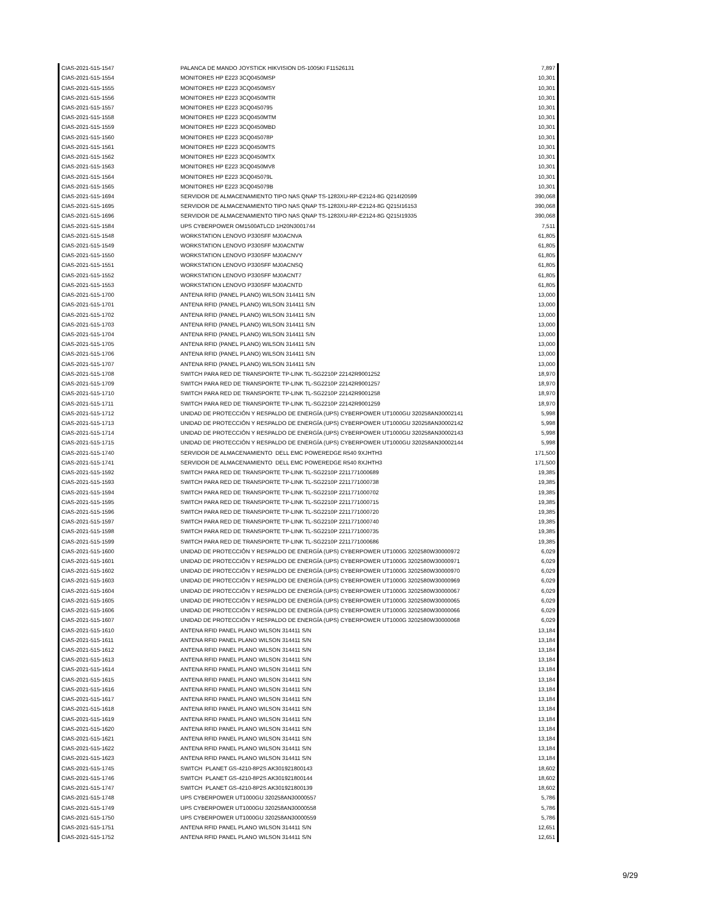| CIAS-2021-515-1547 | PALANCA DE MANDO JOYSTICK HIKVISION DS-1005KI F11526131 | 7,897 |
| CIAS-2021-515-1554 | MONITORES HP E223 3CQ0450MSP | 10,301 |
| CIAS-2021-515-1555 | MONITORES HP E223 3CQ0450MSY | 10,301 |
| CIAS-2021-515-1556 | MONITORES HP E223 3CQ0450MTR | 10,301 |
| CIAS-2021-515-1557 | MONITORES HP E223 3CQ0450795 | 10,301 |
| CIAS-2021-515-1558 | MONITORES HP E223 3CQ0450MTM | 10,301 |
| CIAS-2021-515-1559 | MONITORES HP E223 3CQ0450MBD | 10,301 |
| CIAS-2021-515-1560 | MONITORES HP E223 3CQ045078P | 10,301 |
| CIAS-2021-515-1561 | MONITORES HP E223 3CQ0450MTS | 10,301 |
| CIAS-2021-515-1562 | MONITORES HP E223 3CQ0450MTX | 10,301 |
| CIAS-2021-515-1563 | MONITORES HP E223 3CQ0450MV8 | 10,301 |
| CIAS-2021-515-1564 | MONITORES HP E223 3CQ045079L | 10,301 |
| CIAS-2021-515-1565 | MONITORES HP E223 3CQ045079B | 10,301 |
| CIAS-2021-515-1694 | SERVIDOR DE ALMACENAMIENTO TIPO NAS QNAP TS-1283XU-RP-E2124-8G Q214I20599 | 390,068 |
| CIAS-2021-515-1695 | SERVIDOR DE ALMACENAMIENTO TIPO NAS QNAP TS-1283XU-RP-E2124-8G Q215I16153 | 390,068 |
| CIAS-2021-515-1696 | SERVIDOR DE ALMACENAMIENTO TIPO NAS QNAP TS-1283XU-RP-E2124-8G Q215I19335 | 390,068 |
| CIAS-2021-515-1584 | UPS CYBERPOWER OM1500ATLCD 1H20N3001744 | 7,511 |
| CIAS-2021-515-1548 | WORKSTATION LENOVO P330SFF MJ0ACNVA | 61,805 |
| CIAS-2021-515-1549 | WORKSTATION LENOVO P330SFF MJ0ACNTW | 61,805 |
| CIAS-2021-515-1550 | WORKSTATION LENOVO P330SFF MJ0ACNVY | 61,805 |
| CIAS-2021-515-1551 | WORKSTATION LENOVO P330SFF MJ0ACNSQ | 61,805 |
| CIAS-2021-515-1552 | WORKSTATION LENOVO P330SFF MJ0ACNT7 | 61,805 |
| CIAS-2021-515-1553 | WORKSTATION LENOVO P330SFF MJ0ACNTD | 61,805 |
| CIAS-2021-515-1700 | ANTENA RFID (PANEL PLANO) WILSON 314411 S/N | 13,000 |
| CIAS-2021-515-1701 | ANTENA RFID (PANEL PLANO) WILSON 314411 S/N | 13,000 |
| CIAS-2021-515-1702 | ANTENA RFID (PANEL PLANO) WILSON 314411 S/N | 13,000 |
| CIAS-2021-515-1703 | ANTENA RFID (PANEL PLANO) WILSON 314411 S/N | 13,000 |
| CIAS-2021-515-1704 | ANTENA RFID (PANEL PLANO) WILSON 314411 S/N | 13,000 |
| CIAS-2021-515-1705 | ANTENA RFID (PANEL PLANO) WILSON 314411 S/N | 13,000 |
| CIAS-2021-515-1706 | ANTENA RFID (PANEL PLANO) WILSON 314411 S/N | 13,000 |
| CIAS-2021-515-1707 | ANTENA RFID (PANEL PLANO) WILSON 314411 S/N | 13,000 |
| CIAS-2021-515-1708 | SWITCH PARA RED DE TRANSPORTE TP-LINK TL-SG2210P 22142R9001252 | 18,970 |
| CIAS-2021-515-1709 | SWITCH PARA RED DE TRANSPORTE TP-LINK TL-SG2210P 22142R9001257 | 18,970 |
| CIAS-2021-515-1710 | SWITCH PARA RED DE TRANSPORTE TP-LINK TL-SG2210P 22142R9001258 | 18,970 |
| CIAS-2021-515-1711 | SWITCH PARA RED DE TRANSPORTE TP-LINK TL-SG2210P 22142R9001259 | 18,970 |
| CIAS-2021-515-1712 | UNIDAD DE PROTECCIÓN Y RESPALDO DE ENERGÍA (UPS) CYBERPOWER UT1000GU 320258AN30002141 | 5,998 |
| CIAS-2021-515-1713 | UNIDAD DE PROTECCIÓN Y RESPALDO DE ENERGÍA (UPS) CYBERPOWER UT1000GU 320258AN30002142 | 5,998 |
| CIAS-2021-515-1714 | UNIDAD DE PROTECCIÓN Y RESPALDO DE ENERGÍA (UPS) CYBERPOWER UT1000GU 320258AN30002143 | 5,998 |
| CIAS-2021-515-1715 | UNIDAD DE PROTECCIÓN Y RESPALDO DE ENERGÍA (UPS) CYBERPOWER UT1000GU 320258AN30002144 | 5,998 |
| CIAS-2021-515-1740 | SERVIDOR DE ALMACENAMIENTO DELL EMC POWEREDGE R540 9XJHTH3 | 171,500 |
| CIAS-2021-515-1741 | SERVIDOR DE ALMACENAMIENTO DELL EMC POWEREDGE R540 8XJHTH3 | 171,500 |
| CIAS-2021-515-1592 | SWITCH PARA RED DE TRANSPORTE TP-LINK TL-SG2210P 2211771000689 | 19,385 |
| CIAS-2021-515-1593 | SWITCH PARA RED DE TRANSPORTE TP-LINK TL-SG2210P 2211771000738 | 19,385 |
| CIAS-2021-515-1594 | SWITCH PARA RED DE TRANSPORTE TP-LINK TL-SG2210P 2211771000702 | 19,385 |
| CIAS-2021-515-1595 | SWITCH PARA RED DE TRANSPORTE TP-LINK TL-SG2210P 2211771000715 | 19,385 |
| CIAS-2021-515-1596 | SWITCH PARA RED DE TRANSPORTE TP-LINK TL-SG2210P 2211771000720 | 19,385 |
| CIAS-2021-515-1597 | SWITCH PARA RED DE TRANSPORTE TP-LINK TL-SG2210P 2211771000740 | 19,385 |
| CIAS-2021-515-1598 | SWITCH PARA RED DE TRANSPORTE TP-LINK TL-SG2210P 2211771000735 | 19,385 |
| CIAS-2021-515-1599 | SWITCH PARA RED DE TRANSPORTE TP-LINK TL-SG2210P 2211771000686 | 19,385 |
| CIAS-2021-515-1600 | UNIDAD DE PROTECCIÓN Y RESPALDO DE ENERGÍA (UPS) CYBERPOWER UT1000G 3202580W30000972 | 6,029 |
| CIAS-2021-515-1601 | UNIDAD DE PROTECCIÓN Y RESPALDO DE ENERGÍA (UPS) CYBERPOWER UT1000G 3202580W30000971 | 6,029 |
| CIAS-2021-515-1602 | UNIDAD DE PROTECCIÓN Y RESPALDO DE ENERGÍA (UPS) CYBERPOWER UT1000G 3202580W30000970 | 6,029 |
| CIAS-2021-515-1603 | UNIDAD DE PROTECCIÓN Y RESPALDO DE ENERGÍA (UPS) CYBERPOWER UT1000G 3202580W30000969 | 6,029 |
| CIAS-2021-515-1604 | UNIDAD DE PROTECCIÓN Y RESPALDO DE ENERGÍA (UPS) CYBERPOWER UT1000G 3202580W30000067 | 6,029 |
| CIAS-2021-515-1605 | UNIDAD DE PROTECCIÓN Y RESPALDO DE ENERGÍA (UPS) CYBERPOWER UT1000G 3202580W30000065 | 6,029 |
| CIAS-2021-515-1606 | UNIDAD DE PROTECCIÓN Y RESPALDO DE ENERGÍA (UPS) CYBERPOWER UT1000G 3202580W30000066 | 6,029 |
| CIAS-2021-515-1607 | UNIDAD DE PROTECCIÓN Y RESPALDO DE ENERGÍA (UPS) CYBERPOWER UT1000G 3202580W30000068 | 6,029 |
| CIAS-2021-515-1610 | ANTENA RFID PANEL PLANO WILSON 314411 S/N | 13,184 |
| CIAS-2021-515-1611 | ANTENA RFID PANEL PLANO WILSON 314411 S/N | 13,184 |
| CIAS-2021-515-1612 | ANTENA RFID PANEL PLANO WILSON 314411 S/N | 13,184 |
| CIAS-2021-515-1613 | ANTENA RFID PANEL PLANO WILSON 314411 S/N | 13,184 |
| CIAS-2021-515-1614 | ANTENA RFID PANEL PLANO WILSON 314411 S/N | 13,184 |
| CIAS-2021-515-1615 | ANTENA RFID PANEL PLANO WILSON 314411 S/N | 13,184 |
| CIAS-2021-515-1616 | ANTENA RFID PANEL PLANO WILSON 314411 S/N | 13,184 |
| CIAS-2021-515-1617 | ANTENA RFID PANEL PLANO WILSON 314411 S/N | 13,184 |
| CIAS-2021-515-1618 | ANTENA RFID PANEL PLANO WILSON 314411 S/N | 13,184 |
| CIAS-2021-515-1619 | ANTENA RFID PANEL PLANO WILSON 314411 S/N | 13,184 |
| CIAS-2021-515-1620 | ANTENA RFID PANEL PLANO WILSON 314411 S/N | 13,184 |
| CIAS-2021-515-1621 | ANTENA RFID PANEL PLANO WILSON 314411 S/N | 13,184 |
| CIAS-2021-515-1622 | ANTENA RFID PANEL PLANO WILSON 314411 S/N | 13,184 |
| CIAS-2021-515-1623 | ANTENA RFID PANEL PLANO WILSON 314411 S/N | 13,184 |
| CIAS-2021-515-1745 | SWITCH PLANET GS-4210-8P2S AK301921800143 | 18,602 |
| CIAS-2021-515-1746 | SWITCH PLANET GS-4210-8P2S AK301921800144 | 18,602 |
| CIAS-2021-515-1747 | SWITCH PLANET GS-4210-8P2S AK301921800139 | 18,602 |
| CIAS-2021-515-1748 | UPS CYBERPOWER UT1000GU 320258AN30000557 | 5,786 |
| CIAS-2021-515-1749 | UPS CYBERPOWER UT1000GU 320258AN30000558 | 5,786 |
| CIAS-2021-515-1750 | UPS CYBERPOWER UT1000GU 320258AN30000559 | 5,786 |
| CIAS-2021-515-1751 | ANTENA RFID PANEL PLANO WILSON 314411 S/N | 12,651 |
| CIAS-2021-515-1752 | ANTENA RFID PANEL PLANO WILSON 314411 S/N | 12,651 |
9/29